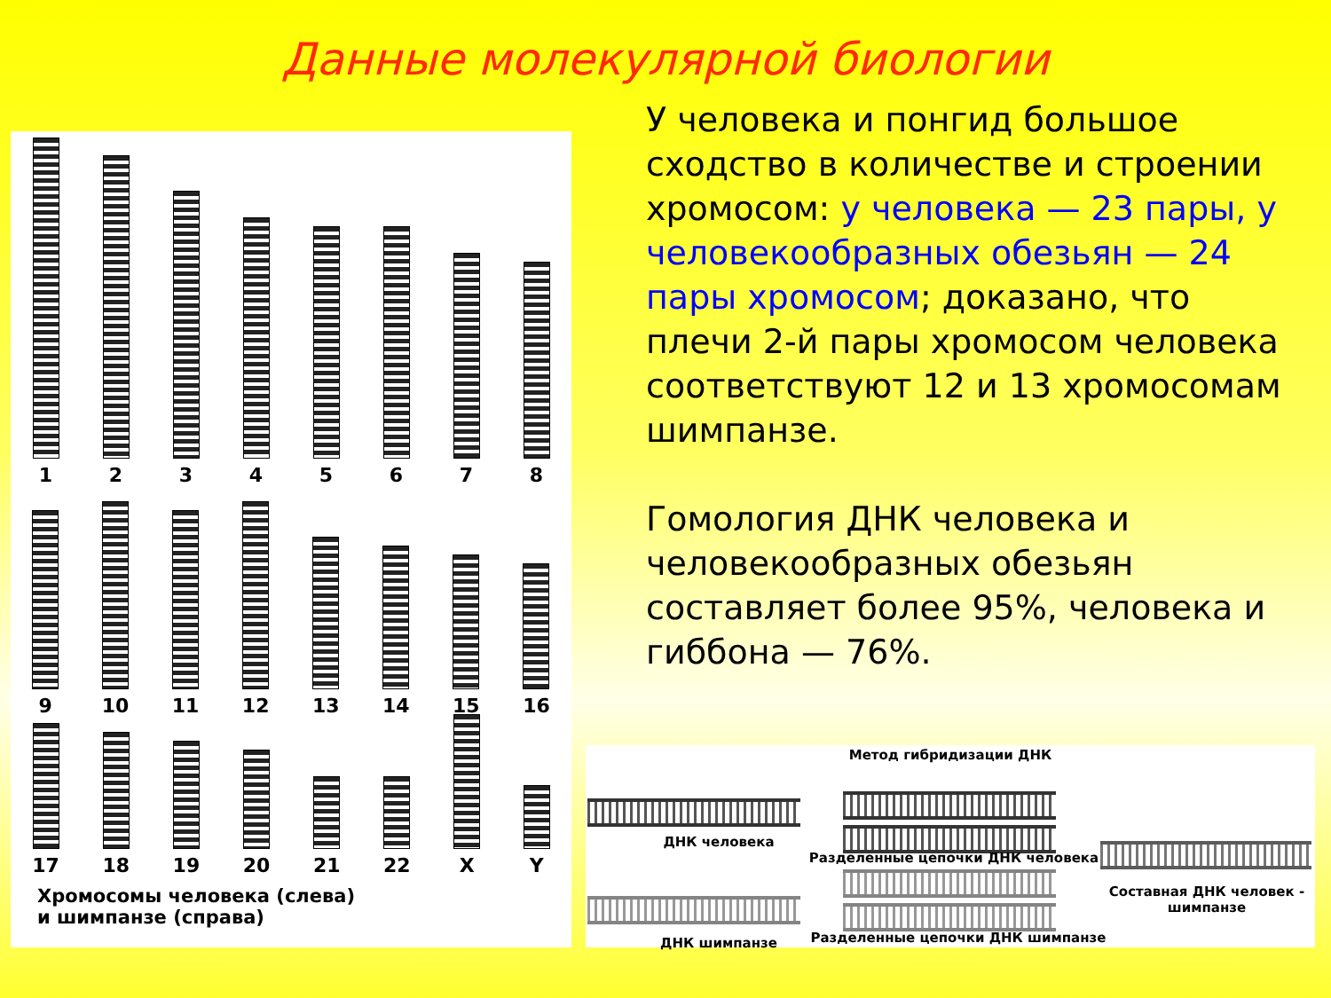Данные молекулярной биологии
У человека и понгид большое сходство в количестве и строении хромосом: у человека — 23 пары, у человекообразных обезьян — 24 пары хромосом; доказано, что плечи 2-й пары хромосом человека соответствуют 12 и 13 хромосомам шимпанзе.
Гомология ДНК человека и человекообразных обезьян составляет более 95%, человека и гиббона — 76%.
1
2
3
4
5
6
7
8
9
10
11
12
13
14
15
16
17
18
19
20
21
22
X
Y
Хромосомы человека (слева)
и шимпанзе (справа)
Метод гибридизации ДНК
ДНК человека
Разделенные цепочки ДНК человека
ДНК шимпанзе Разделенные цепочки ДНК шимпанзе
Составная ДНК человек - шимпанзе